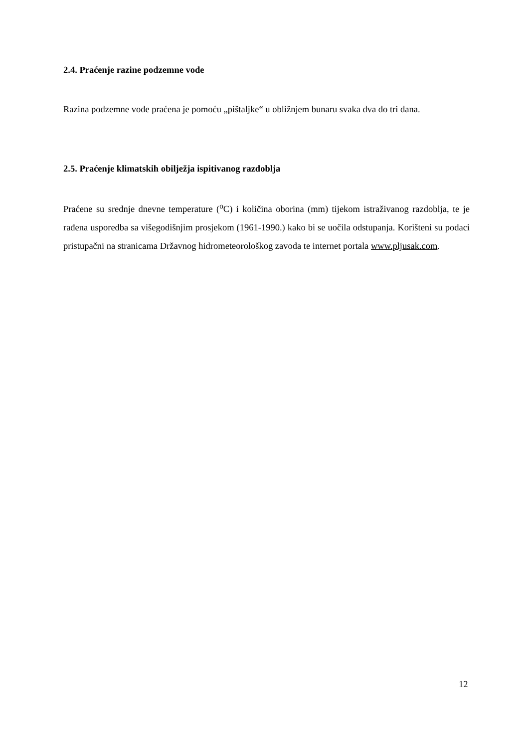2.4. Praćenje razine podzemne vode
Razina podzemne vode praćena je pomoću „pištaljke“ u obližnjem bunaru svaka dva do tri dana.
2.5. Praćenje klimatskih obilježja ispitivanog razdoblja
Praćene su srednje dnevne temperature (<sup>o</sup>C) i količina oborina (mm) tijekom istraživanog razdoblja, te je rađena usporedba sa višegodišnjim prosjekom (1961-1990.) kako bi se uočila odstupanja. Korišteni su podaci pristupačni na stranicama Državnog hidrometeorološkog zavoda te internet portala www.pljusak.com.
12